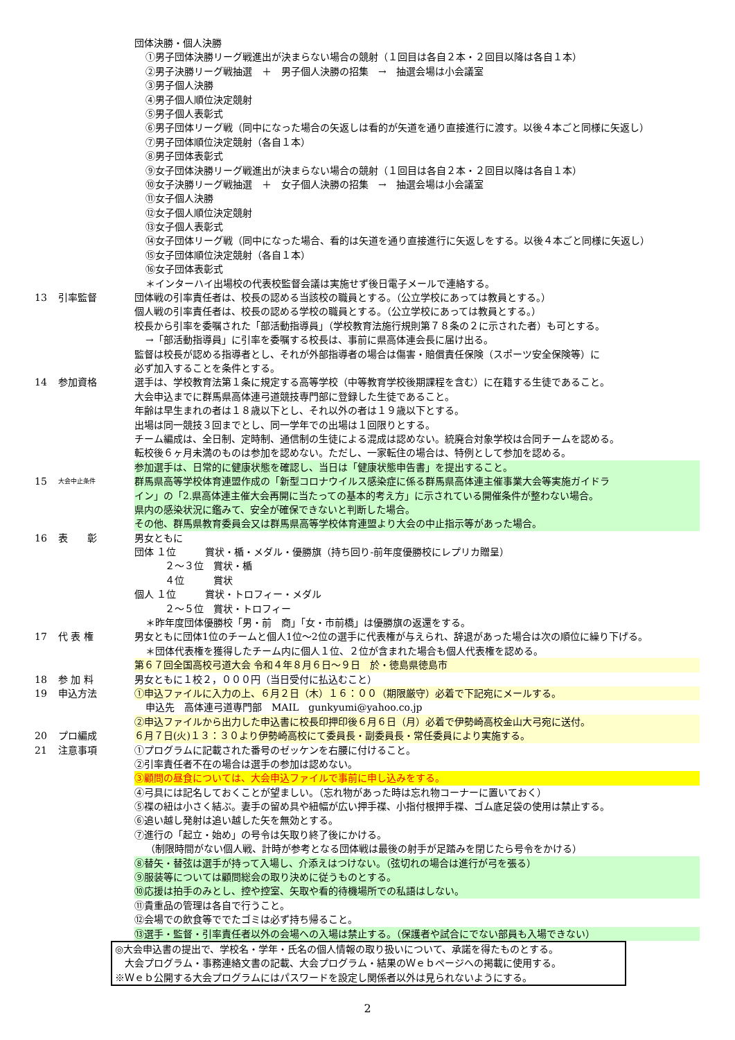団体決勝・個人決勝
①男子団体決勝リーグ戦進出が決まらない場合の競射（１回目は各自２本・２回目以降は各自１本）
②男子決勝リーグ戦抽選　＋　男子個人決勝の招集　→　抽選会場は小会議室
③男子個人決勝
④男子個人順位決定競射
⑤男子個人表彰式
⑥男子団体リーグ戦（同中になった場合の矢返しは看的が矢道を通り直接進行に渡す。以後４本ごと同様に矢返し）
⑦男子団体順位決定競射（各自１本）
⑧男子団体表彰式
⑨女子団体決勝リーグ戦進出が決まらない場合の競射（１回目は各自２本・２回目以降は各自１本）
⑩女子決勝リーグ戦抽選　＋　女子個人決勝の招集　→　抽選会場は小会議室
⑪女子個人決勝
⑫女子個人順位決定競射
⑬女子個人表彰式
⑭女子団体リーグ戦（同中になった場合、看的は矢道を通り直接進行に矢返しをする。以後４本ごと同様に矢返し）
⑮女子団体順位決定競射（各自１本）
⑯女子団体表彰式
＊インターハイ出場校の代表校監督会議は実施せず後日電子メールで連絡する。
13 引率監督 団体戦の引率責任者は、校長の認める当該校の職員とする。（公立学校にあっては教員とする。）
個人戦の引率責任者は、校長の認める学校の職員とする。（公立学校にあっては教員とする。）
校長から引率を委嘱された「部活動指導員」（学校教育法施行規則第７８条の２に示された者）も可とする。
→「部活動指導員」に引率を委嘱する校長は、事前に県高体連会長に届け出る。
監督は校長が認める指導者とし、それが外部指導者の場合は傷害・賠償責任保険（スポーツ安全保険等）に
必ず加入することを条件とする。
14 参加資格 選手は、学校教育法第１条に規定する高等学校（中等教育学校後期課程を含む）に在籍する生徒であること。
大会申込までに群馬県高体連弓道競技専門部に登録した生徒であること。
年齢は早生まれの者は１８歳以下とし、それ以外の者は１９歳以下とする。
出場は同一競技３回までとし、同一学年での出場は１回限りとする。
チーム編成は、全日制、定時制、通信制の生徒による混成は認めない。統廃合対象学校は合同チームを認める。
転校後６ヶ月未満のものは参加を認めない。ただし、一家転住の場合は、特例として参加を認める。
参加選手は、日常的に健康状態を確認し、当日は「健康状態申告書」を提出すること。
15 大会中止条件 群馬県高等学校体育連盟作成の「新型コロナウイルス感染症に係る群馬県高体連主催事業大会等実施ガイドラ
イン」の「2.県高体連主催大会再開に当たっての基本的考え方」に示されている開催条件が整わない場合。
県内の感染状況に鑑みて、安全が確保できないと判断した場合。
その他、群馬県教育委員会又は群馬県高等学校体育連盟より大会の中止指示等があった場合。
16 表　　彰 男女ともに
団体 １位　　　賞状・楯・メダル・優勝旗（持ち回り-前年度優勝校にレプリカ贈呈）
２～３位　賞状・楯
４位　　　賞状
個人 １位　　　賞状・トロフィー・メダル
２～５位　賞状・トロフィー
＊昨年度団体優勝校「男・前　商」「女・市前橋」は優勝旗の返還をする。
17 代 表 権 男女ともに団体1位のチームと個人1位～2位の選手に代表権が与えられ、辞退があった場合は次の順位に繰り下げる。
＊団体代表権を獲得したチーム内に個人１位、２位が含まれた場合も個人代表権を認める。
第６７回全国高校弓道大会 令和４年８月６日～９日　於・徳島県徳島市
18 参 加 料 男女ともに１校２，０００円（当日受付に払込むこと）
19 申込方法 ①申込ファイルに入力の上、６月２日（木）１６：００（期限厳守）必着で下記宛にメールする。
申込先　高体連弓道専門部　MAIL　gunkyumi@yahoo.co.jp
②申込ファイルから出力した申込書に校長印押印後６月６日（月）必着で伊勢崎高校金山大弓宛に送付。
20 プロ編成 ６月７日(火)１３：３０より伊勢崎高校にて委員長・副委員長・常任委員により実施する。
21 注意事項 ①プログラムに記載された番号のゼッケンを右腰に付けること。
②引率責任者不在の場合は選手の参加は認めない。
③顧問の昼食については、大会申込ファイルで事前に申し込みをする。
④弓具には記名しておくことが望ましい。（忘れ物があった時は忘れ物コーナーに置いておく）
⑤褋の紐は小さく結ぶ。妻手の留め具や紐幅が広い押手褋、小指付根押手褋、ゴム底足袋の使用は禁止する。
⑥追い越し発射は追い越した矢を無効とする。
⑦進行の「起立・始め」の号令は矢取り終了後にかける。
（制限時間がない個人戦、計時が参考となる団体戦は最後の射手が足踏みを閉じたら号令をかける）
⑧替矢・替弦は選手が持って入場し、介添えはつけない。（弦切れの場合は進行が弓を張る）
⑨服装等については顧問総会の取り決めに従うものとする。
⑩応援は拍手のみとし、控や控室、矢取や看的待機場所での私語はしない。
⑪貴重品の管理は各自で行うこと。
⑫会場での飲食等ででたゴミは必ず持ち帰ること。
⑬選手・監督・引率責任者以外の会場への入場は禁止する。（保護者や試合にでない部員も入場できない）
◎大会申込書の提出で、学校名・学年・氏名の個人情報の取り扱いについて、承諾を得たものとする。
　大会プログラム・事務連絡文書の記載、大会プログラム・結果のＷｅｂページへの掲載に使用する。
※Ｗｅｂ公開する大会プログラムにはパスワードを設定し関係者以外は見られないようにする。
2